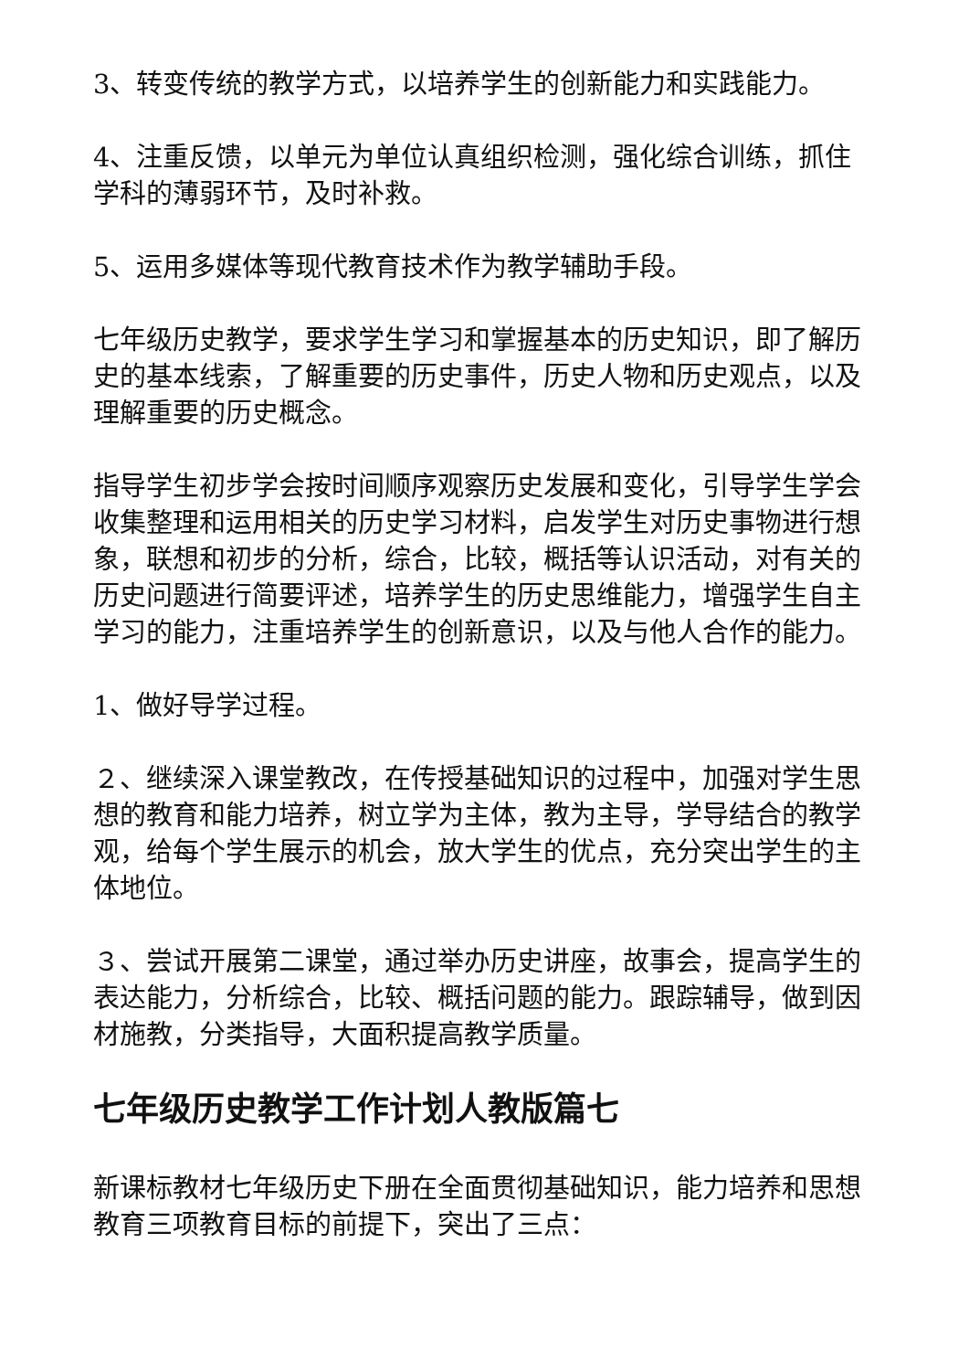3、转变传统的教学方式，以培养学生的创新能力和实践能力。
4、注重反馈，以单元为单位认真组织检测，强化综合训练，抓住学科的薄弱环节，及时补救。
5、运用多媒体等现代教育技术作为教学辅助手段。
七年级历史教学，要求学生学习和掌握基本的历史知识，即了解历史的基本线索，了解重要的历史事件，历史人物和历史观点，以及理解重要的历史概念。
指导学生初步学会按时间顺序观察历史发展和变化，引导学生学会收集整理和运用相关的历史学习材料，启发学生对历史事物进行想象，联想和初步的分析，综合，比较，概括等认识活动，对有关的历史问题进行简要评述，培养学生的历史思维能力，增强学生自主学习的能力，注重培养学生的创新意识，以及与他人合作的能力。
1、做好导学过程。
２、继续深入课堂教改，在传授基础知识的过程中，加强对学生思想的教育和能力培养，树立学为主体，教为主导，学导结合的教学观，给每个学生展示的机会，放大学生的优点，充分突出学生的主体地位。
３、尝试开展第二课堂，通过举办历史讲座，故事会，提高学生的表达能力，分析综合，比较、概括问题的能力。跟踪辅导，做到因材施教，分类指导，大面积提高教学质量。
七年级历史教学工作计划人教版篇七
新课标教材七年级历史下册在全面贯彻基础知识，能力培养和思想教育三项教育目标的前提下，突出了三点：